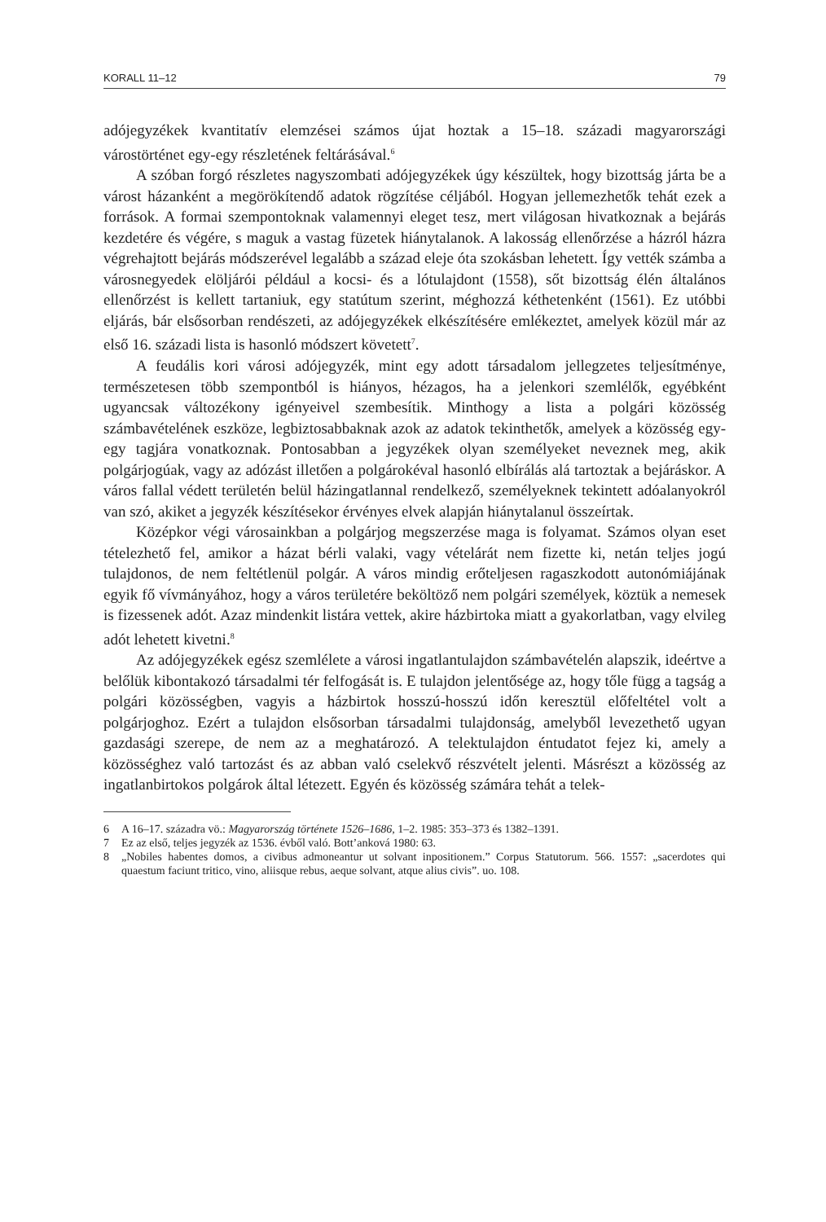KORALL 11–12 79
adójegyzékek kvantitatív elemzései számos újat hoztak a 15–18. századi magyarországi várostörténet egy-egy részletének feltárásával.<sup>6</sup>
A szóban forgó részletes nagyszombati adójegyzékek úgy készültek, hogy bizottság járta be a várost házanként a megörökítendő adatok rögzítése céljából. Hogyan jellemezhetők tehát ezek a források. A formai szempontoknak valamennyi eleget tesz, mert világosan hivatkoznak a bejárás kezdetére és végére, s maguk a vastag füzetek hiánytalanok. A lakosság ellenőrzése a házról házra végrehajtott bejárás módszerével legalább a század eleje óta szokásban lehetett. Így vették számba a városnegyedek elöljárói például a kocsi- és a lótulajdont (1558), sőt bizottság élén általános ellenőrzést is kellett tartaniuk, egy statútum szerint, méghozzá kéthetenként (1561). Ez utóbbi eljárás, bár elsősorban rendészeti, az adójegyzékek elkészítésére emlékeztet, amelyek közül már az első 16. századi lista is hasonló módszert követett<sup>7</sup>.
A feudális kori városi adójegyzék, mint egy adott társadalom jellegzetes teljesítménye, természetesen több szempontból is hiányos, hézagos, ha a jelenkori szemlélők, egyébként ugyancsak változékony igényeivel szembesítik. Minthogy a lista a polgári közösség számbavételének eszköze, legbiztosabbaknak azok az adatok tekinthetők, amelyek a közösség egy-egy tagjára vonatkoznak. Pontosabban a jegyzékek olyan személyeket neveznek meg, akik polgárjogúak, vagy az adózást illetően a polgárokéval hasonló elbírálás alá tartoztak a bejáráskor. A város fallal védett területén belül házingatlannal rendelkező, személyeknek tekintett adóalanyokról van szó, akiket a jegyzék készítésekor érvényes elvek alapján hiánytalanul összeírtak.
Középkor végi városainkban a polgárjog megszerzése maga is folyamat. Számos olyan eset tételezhető fel, amikor a házat bérli valaki, vagy vételárát nem fizette ki, netán teljes jogú tulajdonos, de nem feltétlenül polgár. A város mindig erőteljesen ragaszkodott autonómiájának egyik fő vívmányához, hogy a város területére beköltöző nem polgári személyek, köztük a nemesek is fizessenek adót. Azaz mindenkit listára vettek, akire házbirtoka miatt a gyakorlatban, vagy elvileg adót lehetett kivetni.<sup>8</sup>
Az adójegyzékek egész szemlélete a városi ingatlantulajdon számbavételén alapszik, ideértve a belőlük kibontakozó társadalmi tér felfogását is. E tulajdon jelentősége az, hogy tőle függ a tagság a polgári közösségben, vagyis a házbirtok hosszú-hosszú időn keresztül előfeltétel volt a polgárjoghoz. Ezért a tulajdon elsősorban társadalmi tulajdonság, amelyből levezethető ugyan gazdasági szerepe, de nem az a meghatározó. A telektulajdon éntudatot fejez ki, amely a közösséghez való tartozást és az abban való cselekvő részvételt jelenti. Másrészt a közösség az ingatlanbirtokos polgárok által létezett. Egyén és közösség számára tehát a telek-
6 A 16–17. századra vö.: Magyarország története 1526–1686, 1–2. 1985: 353–373 és 1382–1391.
7 Ez az első, teljes jegyzék az 1536. évből való. Bott’anková 1980: 63.
8 „Nobiles habentes domos, a civibus admoneantur ut solvant inpositionem.” Corpus Statutorum. 566. 1557: „sacerdotes qui quaestum faciunt tritico, vino, aliisque rebus, aeque solvant, atque alius civis”. uo. 108.